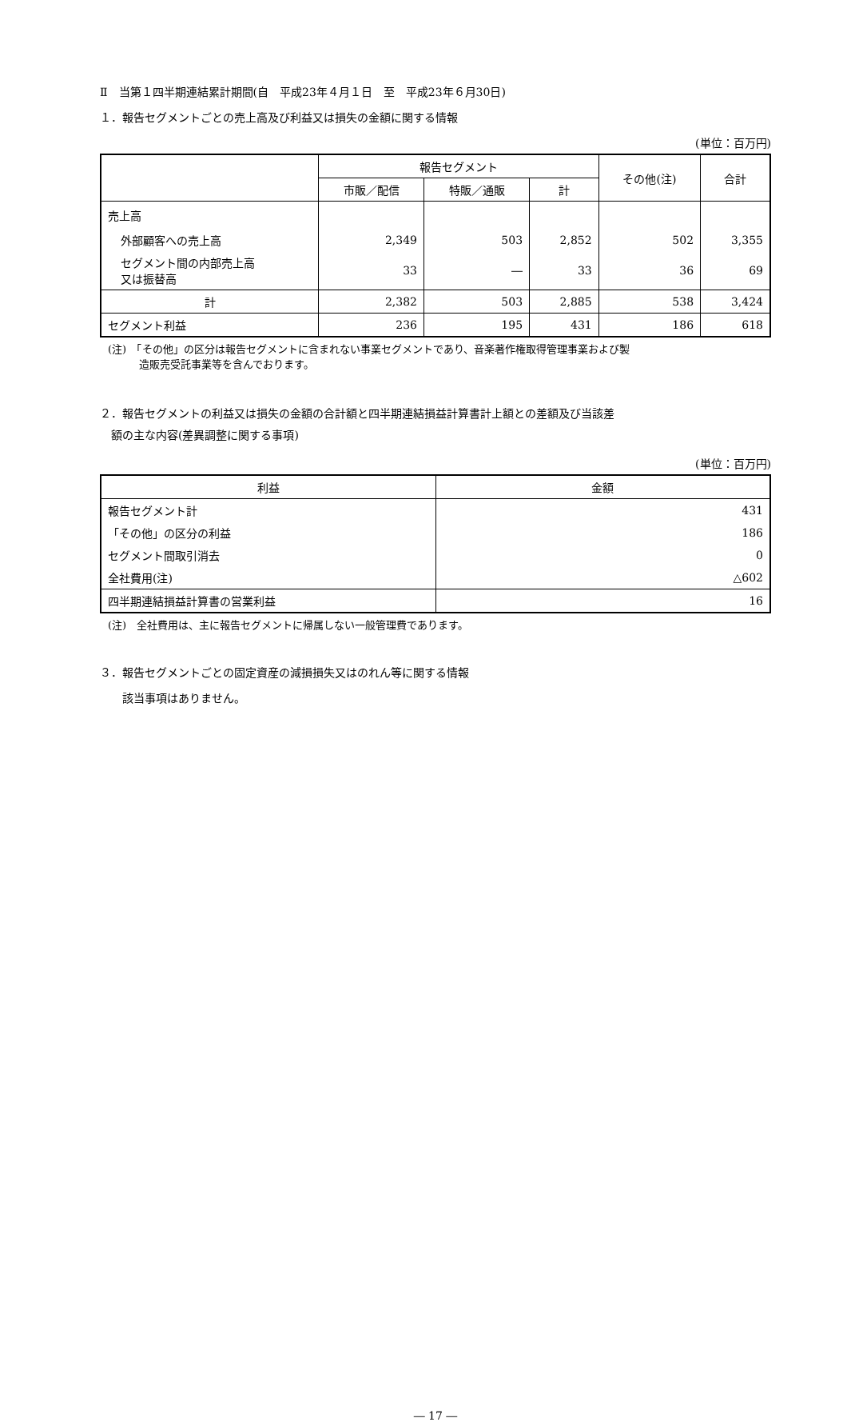Ⅱ　当第１四半期連結累計期間(自　平成23年４月１日　至　平成23年６月30日)
１．報告セグメントごとの売上高及び利益又は損失の金額に関する情報
(単位：百万円)
| | 報告セグメント | | | その他(注) | 合計 |
| --- | --- | --- | --- | --- | --- |
| | 市販／配信 | 特販／通販 | 計 | | |
| 売上高 | | | | | |
| 外部顧客への売上高 | 2,349 | 503 | 2,852 | 502 | 3,355 |
| セグメント間の内部売上高 又は振替高 | 33 | ― | 33 | 36 | 69 |
| 計 | 2,382 | 503 | 2,885 | 538 | 3,424 |
| セグメント利益 | 236 | 195 | 431 | 186 | 618 |
(注)　「その他」の区分は報告セグメントに含まれない事業セグメントであり、音楽著作権取得管理事業および製
　　　造販売受託事業等を含んでおります。
２．報告セグメントの利益又は損失の金額の合計額と四半期連結損益計算書計上額との差額及び当該差
　額の主な内容(差異調整に関する事項)
(単位：百万円)
| 利益 | 金額 |
| --- | --- |
| 報告セグメント計 | 431 |
| 「その他」の区分の利益 | 186 |
| セグメント間取引消去 | 0 |
| 全社費用(注) | △602 |
| 四半期連結損益計算書の営業利益 | 16 |
(注)　全社費用は、主に報告セグメントに帰属しない一般管理費であります。
３．報告セグメントごとの固定資産の減損損失又はのれん等に関する情報
　　該当事項はありません。
― 17 ―